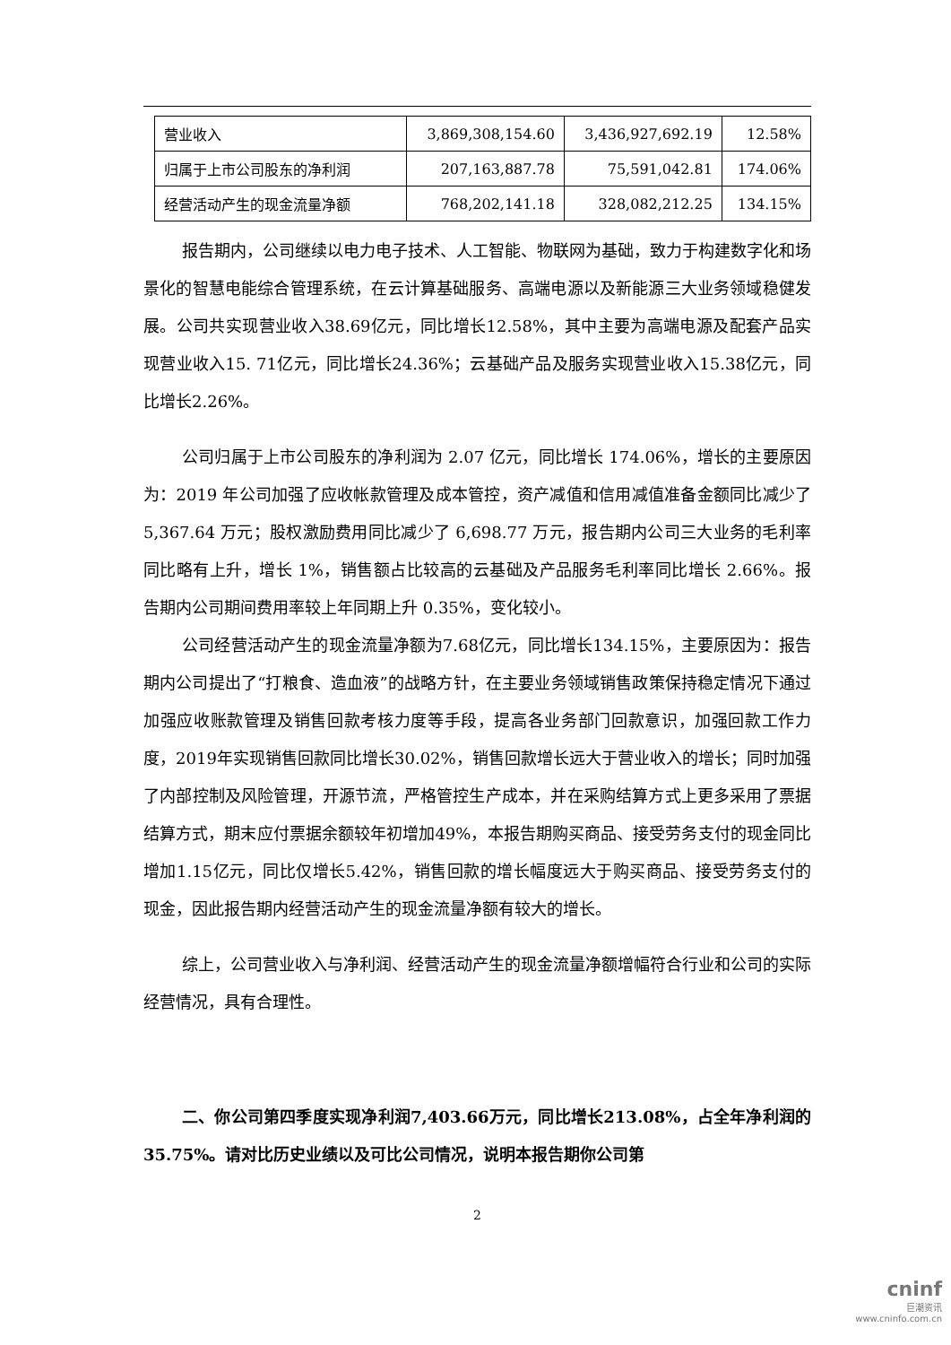| 营业收入 | 3,869,308,154.60 | 3,436,927,692.19 | 12.58% |
| 归属于上市公司股东的净利润 | 207,163,887.78 | 75,591,042.81 | 174.06% |
| 经营活动产生的现金流量净额 | 768,202,141.18 | 328,082,212.25 | 134.15% |
报告期内，公司继续以电力电子技术、人工智能、物联网为基础，致力于构建数字化和场景化的智慧电能综合管理系统，在云计算基础服务、高端电源以及新能源三大业务领域稳健发展。公司共实现营业收入38.69亿元，同比增长12.58%，其中主要为高端电源及配套产品实现营业收入15. 71亿元，同比增长24.36%；云基础产品及服务实现营业收入15.38亿元，同比增长2.26%。
公司归属于上市公司股东的净利润为 2.07 亿元，同比增长 174.06%，增长的主要原因为：2019 年公司加强了应收帐款管理及成本管控，资产减值和信用减值准备金额同比减少了 5,367.64 万元；股权激励费用同比减少了 6,698.77 万元，报告期内公司三大业务的毛利率同比略有上升，增长 1%，销售额占比较高的云基础及产品服务毛利率同比增长 2.66%。报告期内公司期间费用率较上年同期上升 0.35%，变化较小。
公司经营活动产生的现金流量净额为7.68亿元，同比增长134.15%，主要原因为：报告期内公司提出了“打粮食、造血液”的战略方针，在主要业务领域销售政策保持稳定情况下通过加强应收账款管理及销售回款考核力度等手段，提高各业务部门回款意识，加强回款工作力度，2019年实现销售回款同比增长30.02%，销售回款增长远大于营业收入的增长；同时加强了内部控制及风险管理，开源节流，严格管控生产成本，并在采购结算方式上更多采用了票据结算方式，期末应付票据余额较年初增加49%，本报告期购买商品、接受劳务支付的现金同比增加1.15亿元，同比仅增长5.42%，销售回款的增长幅度远大于购买商品、接受劳务支付的现金，因此报告期内经营活动产生的现金流量净额有较大的增长。
综上，公司营业收入与净利润、经营活动产生的现金流量净额增幅符合行业和公司的实际经营情况，具有合理性。
二、你公司第四季度实现净利润7,403.66万元，同比增长213.08%，占全年净利润的35.75%。请对比历史业绩以及可比公司情况，说明本报告期你公司第
2
cninf
巨潮资讯
www.cninfo.com.cn